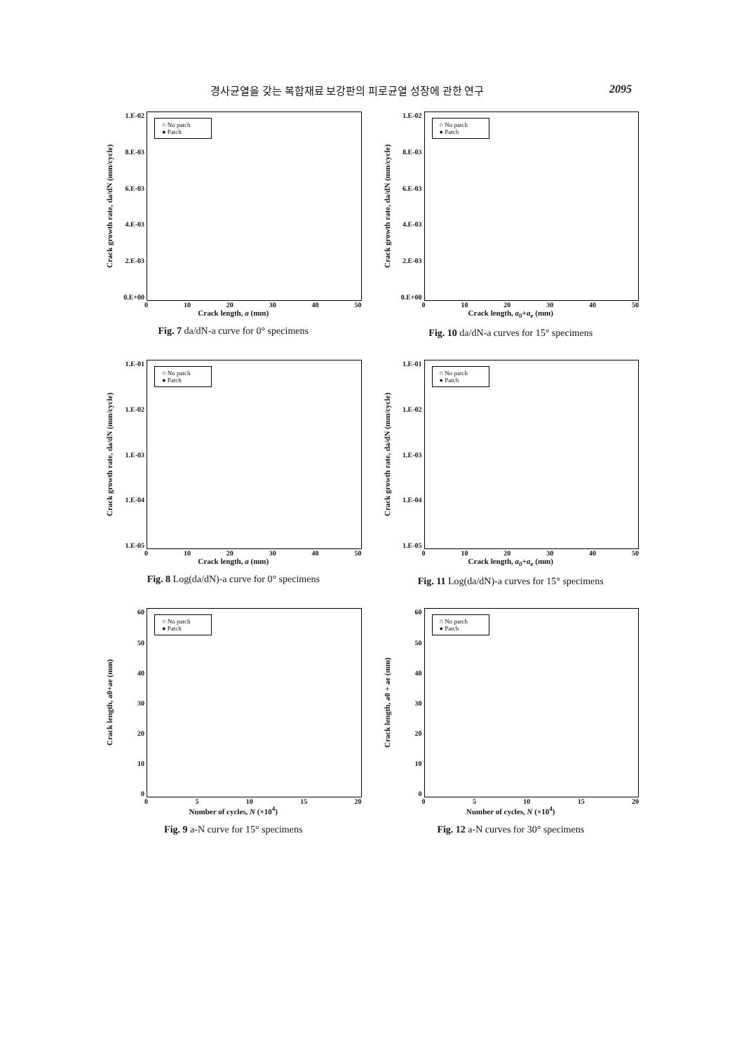경사균열을 갖는 복합재료 보강판의 피로균열 성장에 관한 연구 2095
Crack growth rate, da/dN (mm/cycle)
1.E-02
8.E-03
6.E-03
4.E-03
2.E-03
0.E+00
○ No patch
● Patch
0 10 20 30 40 50
Crack length, a (mm)
Fig. 7 da/dN-a curve for 0° specimens
Crack growth rate, da/dN (mm/cycle)
1.E-02
8.E-03
6.E-03
4.E-03
2.E-03
0.E+00
○ No patch
● Patch
0 10 20 30 40 50
Crack length, a<sub>0</sub>+a<sub>e</sub> (mm)
Fig. 10 da/dN-a curves for 15° specimens
Crack growth rate, da/dN (mm/cycle)
1.E-01
1.E-02
1.E-03
1.E-04
1.E-05
○ No patch
● Patch
0 10 20 30 40 50
Crack length, a (mm)
Fig. 8 Log(da/dN)-a curve for 0° specimens
Crack growth rate, da/dN (mm/cycle)
1.E-01
1.E-02
1.E-03
1.E-04
1.E-05
○ No patch
● Patch
0 10 20 30 40 50
Crack length, a<sub>0</sub>+a<sub>e</sub> (mm)
Fig. 11 Log(da/dN)-a curves for 15° specimens
Crack length, a0+ae (mm)
60
50
40
30
20
10
0
○ No patch
● Patch
0 5 10 15 20
Number of cycles, N (×10<sup>4</sup>)
Fig. 9 a-N curve for 15° specimens
Crack length, a0 + ae (mm)
60
50
40
30
20
10
0
○ No patch
● Patch
0 5 10 15 20
Number of cycles, N (×10<sup>4</sup>)
Fig. 12 a-N curves for 30° specimens